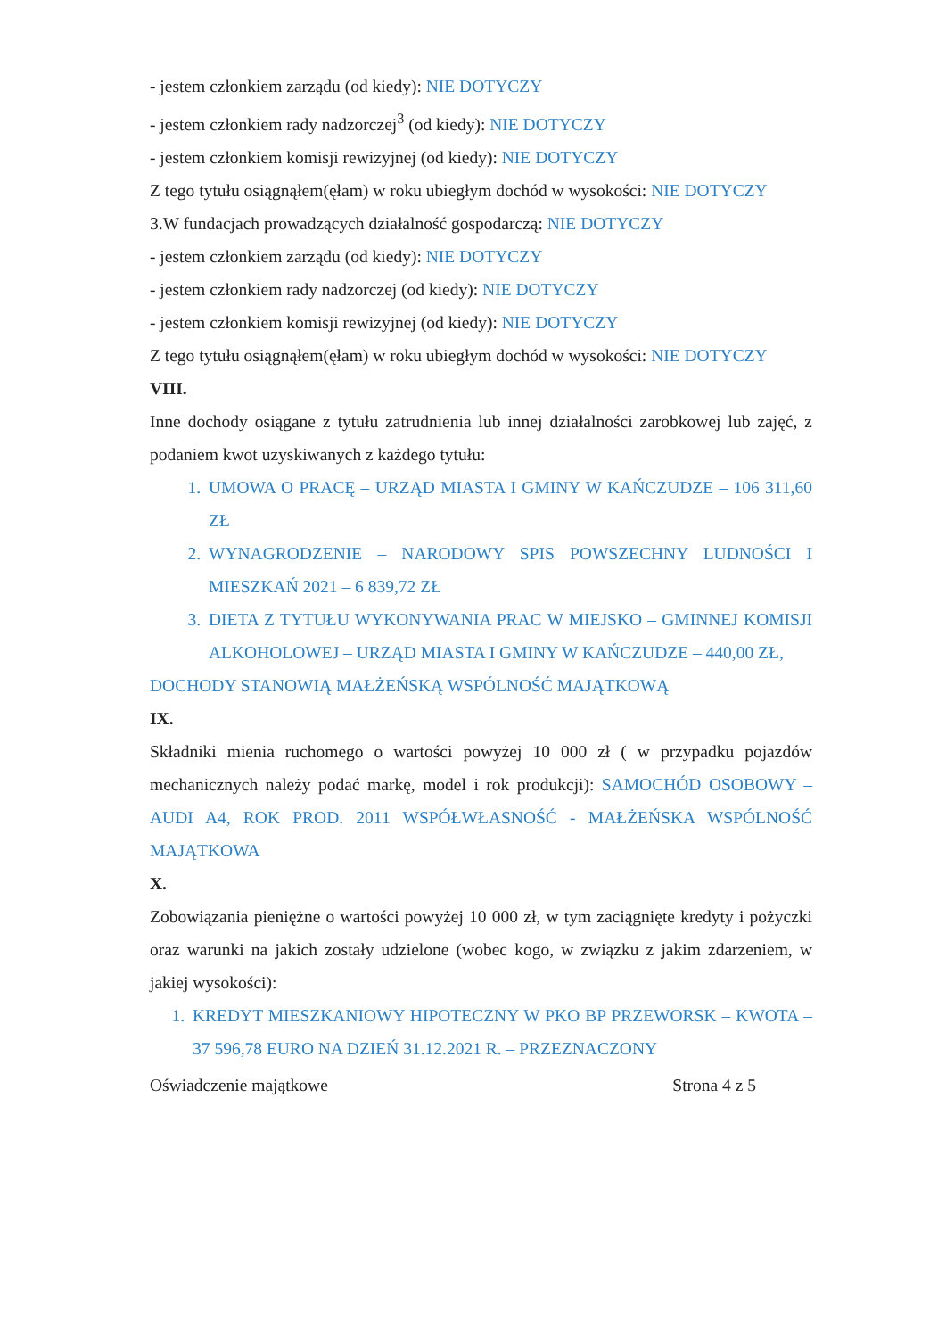- jestem członkiem zarządu (od kiedy): NIE DOTYCZY
- jestem członkiem rady nadzorczej<sup>3</sup> (od kiedy): NIE DOTYCZY
- jestem członkiem komisji rewizyjnej (od kiedy): NIE DOTYCZY
Z tego tytułu osiągnąłem(ęłam) w roku ubiegłym dochód w wysokości: NIE DOTYCZY
3.W fundacjach prowadzących działalność gospodarczą: NIE DOTYCZY
- jestem członkiem zarządu (od kiedy): NIE DOTYCZY
- jestem członkiem rady nadzorczej (od kiedy): NIE DOTYCZY
- jestem członkiem komisji rewizyjnej (od kiedy): NIE DOTYCZY
Z tego tytułu osiągnąłem(ęłam) w roku ubiegłym dochód w wysokości: NIE DOTYCZY
VIII.
Inne dochody osiągane z tytułu zatrudnienia lub innej działalności zarobkowej lub zajęć, z podaniem kwot uzyskiwanych z każdego tytułu:
1. UMOWA O PRACĘ – URZĄD MIASTA I GMINY W KAŃCZUDZE – 106 311,60 ZŁ
2. WYNAGRODZENIE – NARODOWY SPIS POWSZECHNY LUDNOŚCI I MIESZKAŃ 2021 – 6 839,72 ZŁ
3. DIETA Z TYTUŁU WYKONYWANIA PRAC W MIEJSKO – GMINNEJ KOMISJI ALKOHOLOWEJ – URZĄD MIASTA I GMINY W KAŃCZUDZE – 440,00 ZŁ,
DOCHODY STANOWIĄ MAŁŻEŃSKĄ WSPÓLNOŚĆ MAJĄTKOWĄ
IX.
Składniki mienia ruchomego o wartości powyżej 10 000 zł ( w przypadku pojazdów mechanicznych należy podać markę, model i rok produkcji): SAMOCHÓD OSOBOWY – AUDI A4, ROK PROD. 2011 WSPÓŁWŁASNOŚĆ - MAŁŻEŃSKA WSPÓLNOŚĆ MAJĄTKOWA
X.
Zobowiązania pieniężne o wartości powyżej 10 000 zł, w tym zaciągnięte kredyty i pożyczki oraz warunki na jakich zostały udzielone (wobec kogo, w związku z jakim zdarzeniem, w jakiej wysokości):
1. KREDYT MIESZKANIOWY HIPOTECZNY W PKO BP PRZEWORSK – KWOTA – 37 596,78 EURO NA DZIEŃ 31.12.2021 R. – PRZEZNACZONY
Oświadczenie majątkowe Strona 4 z 5